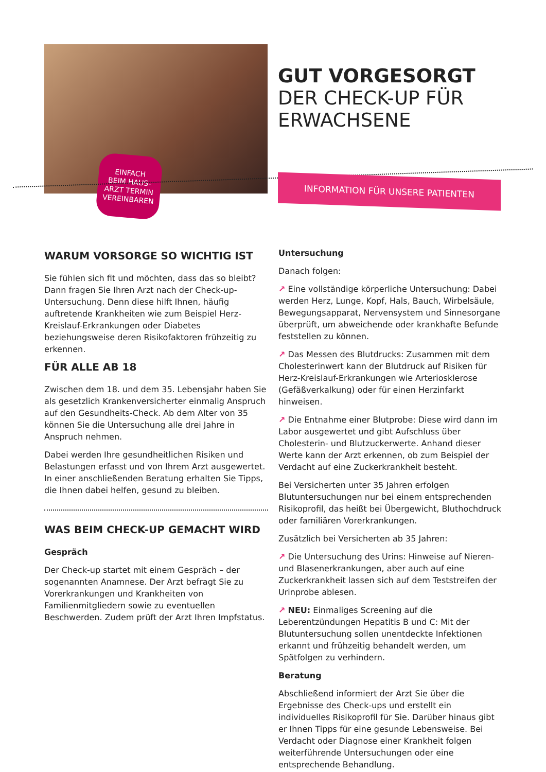EINFACH
BEIM HAUS-
ARZT TERMIN
VEREINBAREN
GUT VORGESORGT
DER CHECK-UP FÜR
ERWACHSENE
INFORMATION FÜR UNSERE PATIENTEN
WARUM VORSORGE SO WICHTIG IST
Sie fühlen sich fit und möchten, dass das so bleibt? Dann fragen Sie Ihren Arzt nach der Check-up-Untersuchung. Denn diese hilft Ihnen, häufig auftretende Krankheiten wie zum Beispiel Herz-Kreislauf-Erkrankungen oder Diabetes beziehungsweise deren Risikofaktoren frühzeitig zu erkennen.
FÜR ALLE AB 18
Zwischen dem 18. und dem 35. Lebensjahr haben Sie als gesetzlich Krankenversicherter einmalig Anspruch auf den Gesundheits-Check. Ab dem Alter von 35 können Sie die Untersuchung alle drei Jahre in Anspruch nehmen.
Dabei werden Ihre gesundheitlichen Risiken und Belastungen erfasst und von Ihrem Arzt ausgewertet. In einer anschließenden Beratung erhalten Sie Tipps, die Ihnen dabei helfen, gesund zu bleiben.
WAS BEIM CHECK-UP GEMACHT WIRD
Gespräch
Der Check-up startet mit einem Gespräch – der sogenannten Anamnese. Der Arzt befragt Sie zu Vorerkrankungen und Krankheiten von Familienmitgliedern sowie zu eventuellen Beschwerden. Zudem prüft der Arzt Ihren Impfstatus.
Untersuchung
Danach folgen:
↗ Eine vollständige körperliche Untersuchung: Dabei werden Herz, Lunge, Kopf, Hals, Bauch, Wirbelsäule, Bewegungsapparat, Nervensystem und Sinnesorgane überprüft, um abweichende oder krankhafte Befunde feststellen zu können.
↗ Das Messen des Blutdrucks: Zusammen mit dem Cholesterinwert kann der Blutdruck auf Risiken für Herz-Kreislauf-Erkrankungen wie Arteriosklerose (Gefäßverkalkung) oder für einen Herzinfarkt hinweisen.
↗ Die Entnahme einer Blutprobe: Diese wird dann im Labor ausgewertet und gibt Aufschluss über Cholesterin- und Blutzuckerwerte. Anhand dieser Werte kann der Arzt erkennen, ob zum Beispiel der Verdacht auf eine Zuckerkrankheit besteht.
Bei Versicherten unter 35 Jahren erfolgen Blutuntersuchungen nur bei einem entsprechenden Risikoprofil, das heißt bei Übergewicht, Bluthochdruck oder familiären Vorerkrankungen.
Zusätzlich bei Versicherten ab 35 Jahren:
↗ Die Untersuchung des Urins: Hinweise auf Nieren- und Blasenerkrankungen, aber auch auf eine Zuckerkrankheit lassen sich auf dem Teststreifen der Urinprobe ablesen.
↗ NEU: Einmaliges Screening auf die Leberentzündungen Hepatitis B und C: Mit der Blutuntersuchung sollen unentdeckte Infektionen erkannt und frühzeitig behandelt werden, um Spätfolgen zu verhindern.
Beratung
Abschließend informiert der Arzt Sie über die Ergebnisse des Check-ups und erstellt ein individuelles Risikoprofil für Sie. Darüber hinaus gibt er Ihnen Tipps für eine gesunde Lebensweise. Bei Verdacht oder Diagnose einer Krankheit folgen weiterführende Untersuchungen oder eine entsprechende Behandlung.